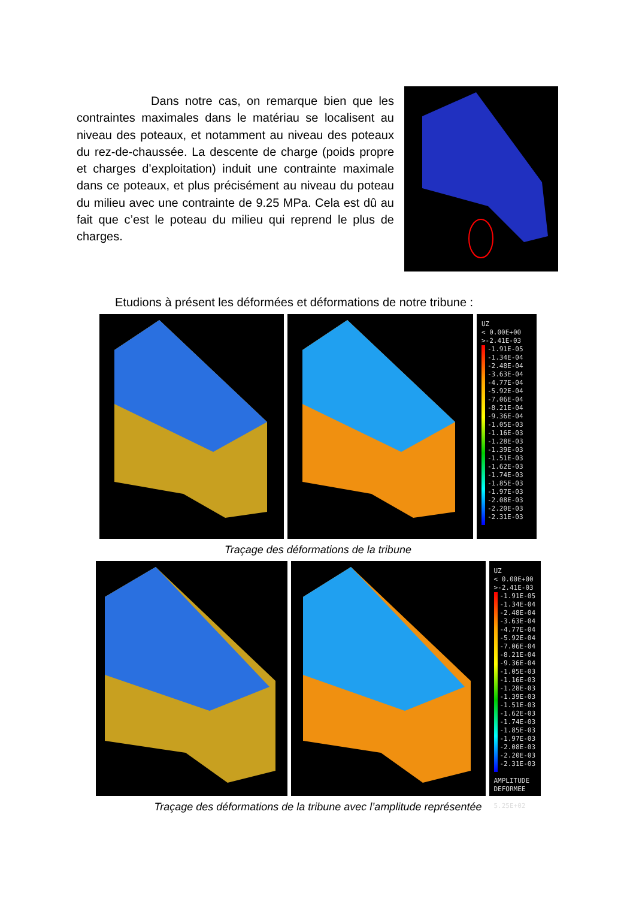Dans notre cas, on remarque bien que les contraintes maximales dans le matériau se localisent au niveau des poteaux, et notamment au niveau des poteaux du rez-de-chaussée. La descente de charge (poids propre et charges d’exploitation) induit une contrainte maximale dans ce poteaux, et plus précisément au niveau du poteau du milieu avec une contrainte de 9.25 MPa. Cela est dû au fait que c’est le poteau du milieu qui reprend le plus de charges.
Etudions à présent les déformées et déformations de notre tribune :
UZ
< 0.00E+00
>-2.41E-03
-1.91E-05
-1.34E-04
-2.48E-04
-3.63E-04
-4.77E-04
-5.92E-04
-7.06E-04
-8.21E-04
-9.36E-04
-1.05E-03
-1.16E-03
-1.28E-03
-1.39E-03
-1.51E-03
-1.62E-03
-1.74E-03
-1.85E-03
-1.97E-03
-2.08E-03
-2.20E-03
-2.31E-03
Traçage des déformations de la tribune
UZ
< 0.00E+00
>-2.41E-03
-1.91E-05
-1.34E-04
-2.48E-04
-3.63E-04
-4.77E-04
-5.92E-04
-7.06E-04
-8.21E-04
-9.36E-04
-1.05E-03
-1.16E-03
-1.28E-03
-1.39E-03
-1.51E-03
-1.62E-03
-1.74E-03
-1.85E-03
-1.97E-03
-2.08E-03
-2.20E-03
-2.31E-03
AMPLITUDE
DEFORMEE
5.25E+02
Traçage des déformations de la tribune avec l’amplitude représentée